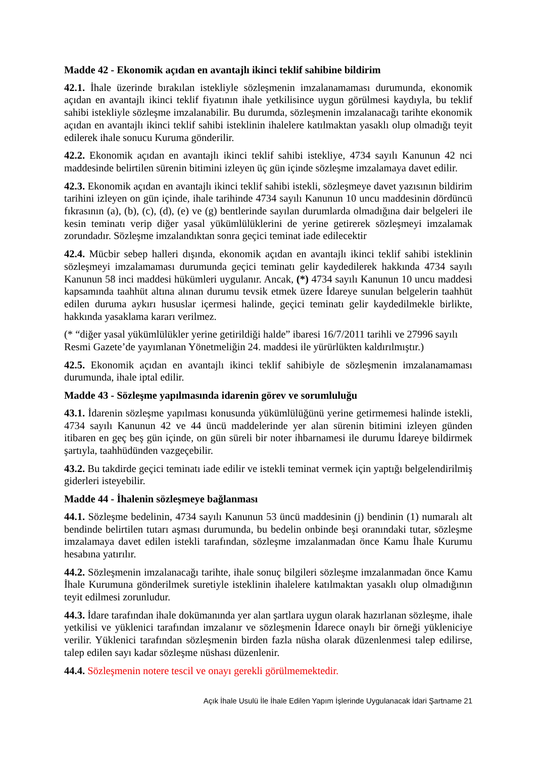Madde 42 - Ekonomik açıdan en avantajlı ikinci teklif sahibine bildirim
42.1. İhale üzerinde bırakılan istekliyle sözleşmenin imzalanamaması durumunda, ekonomik açıdan en avantajlı ikinci teklif fiyatının ihale yetkilisince uygun görülmesi kaydıyla, bu teklif sahibi istekliyle sözleşme imzalanabilir. Bu durumda, sözleşmenin imzalanacağı tarihte ekonomik açıdan en avantajlı ikinci teklif sahibi isteklinin ihalelere katılmaktan yasaklı olup olmadığı teyit edilerek ihale sonucu Kuruma gönderilir.
42.2. Ekonomik açıdan en avantajlı ikinci teklif sahibi istekliye, 4734 sayılı Kanunun 42 nci maddesinde belirtilen sürenin bitimini izleyen üç gün içinde sözleşme imzalamaya davet edilir.
42.3. Ekonomik açıdan en avantajlı ikinci teklif sahibi istekli, sözleşmeye davet yazısının bildirim tarihini izleyen on gün içinde, ihale tarihinde 4734 sayılı Kanunun 10 uncu maddesinin dördüncü fıkrasının (a), (b), (c), (d), (e) ve (g) bentlerinde sayılan durumlarda olmadığına dair belgeleri ile kesin teminatı verip diğer yasal yükümlülüklerini de yerine getirerek sözleşmeyi imzalamak zorundadır. Sözleşme imzalandıktan sonra geçici teminat iade edilecektir
42.4. Mücbir sebep halleri dışında, ekonomik açıdan en avantajlı ikinci teklif sahibi isteklinin sözleşmeyi imzalamaması durumunda geçici teminatı gelir kaydedilerek hakkında 4734 sayılı Kanunun 58 inci maddesi hükümleri uygulanır. Ancak, (*) 4734 sayılı Kanunun 10 uncu maddesi kapsamında taahhüt altına alınan durumu tevsik etmek üzere İdareye sunulan belgelerin taahhüt edilen duruma aykırı hususlar içermesi halinde, geçici teminatı gelir kaydedilmekle birlikte, hakkında yasaklama kararı verilmez.
(* “diğer yasal yükümlülükler yerine getirildiği halde” ibaresi 16/7/2011 tarihli ve 27996 sayılı Resmi Gazete’de yayımlanan Yönetmeliğin 24. maddesi ile yürürlükten kaldırılmıştır.)
42.5. Ekonomik açıdan en avantajlı ikinci teklif sahibiyle de sözleşmenin imzalanamaması durumunda, ihale iptal edilir.
Madde 43 - Sözleşme yapılmasında idarenin görev ve sorumluluğu
43.1. İdarenin sözleşme yapılması konusunda yükümlülüğünü yerine getirmemesi halinde istekli, 4734 sayılı Kanunun 42 ve 44 üncü maddelerinde yer alan sürenin bitimini izleyen günden itibaren en geç beş gün içinde, on gün süreli bir noter ihbarnamesi ile durumu İdareye bildirmek şartıyla, taahhüdünden vazgeçebilir.
43.2. Bu takdirde geçici teminatı iade edilir ve istekli teminat vermek için yaptığı belgelendirilmiş giderleri isteyebilir.
Madde 44 - İhalenin sözleşmeye bağlanması
44.1. Sözleşme bedelinin, 4734 sayılı Kanunun 53 üncü maddesinin (j) bendinin (1) numaralı alt bendinde belirtilen tutarı aşması durumunda, bu bedelin onbinde beşi oranındaki tutar, sözleşme imzalamaya davet edilen istekli tarafından, sözleşme imzalanmadan önce Kamu İhale Kurumu hesabına yatırılır.
44.2. Sözleşmenin imzalanacağı tarihte, ihale sonuç bilgileri sözleşme imzalanmadan önce Kamu İhale Kurumuna gönderilmek suretiyle isteklinin ihalelere katılmaktan yasaklı olup olmadığının teyit edilmesi zorunludur.
44.3. İdare tarafından ihale dokümanında yer alan şartlara uygun olarak hazırlanan sözleşme, ihale yetkilisi ve yüklenici tarafından imzalanır ve sözleşmenin İdarece onaylı bir örneği yükleniciye verilir. Yüklenici tarafından sözleşmenin birden fazla nüsha olarak düzenlenmesi talep edilirse, talep edilen sayı kadar sözleşme nüshası düzenlenir.
44.4. Sözleşmenin notere tescil ve onayı gerekli görülmemektedir.
Açık İhale Usulü İle İhale Edilen Yapım İşlerinde Uygulanacak İdari Şartname 21